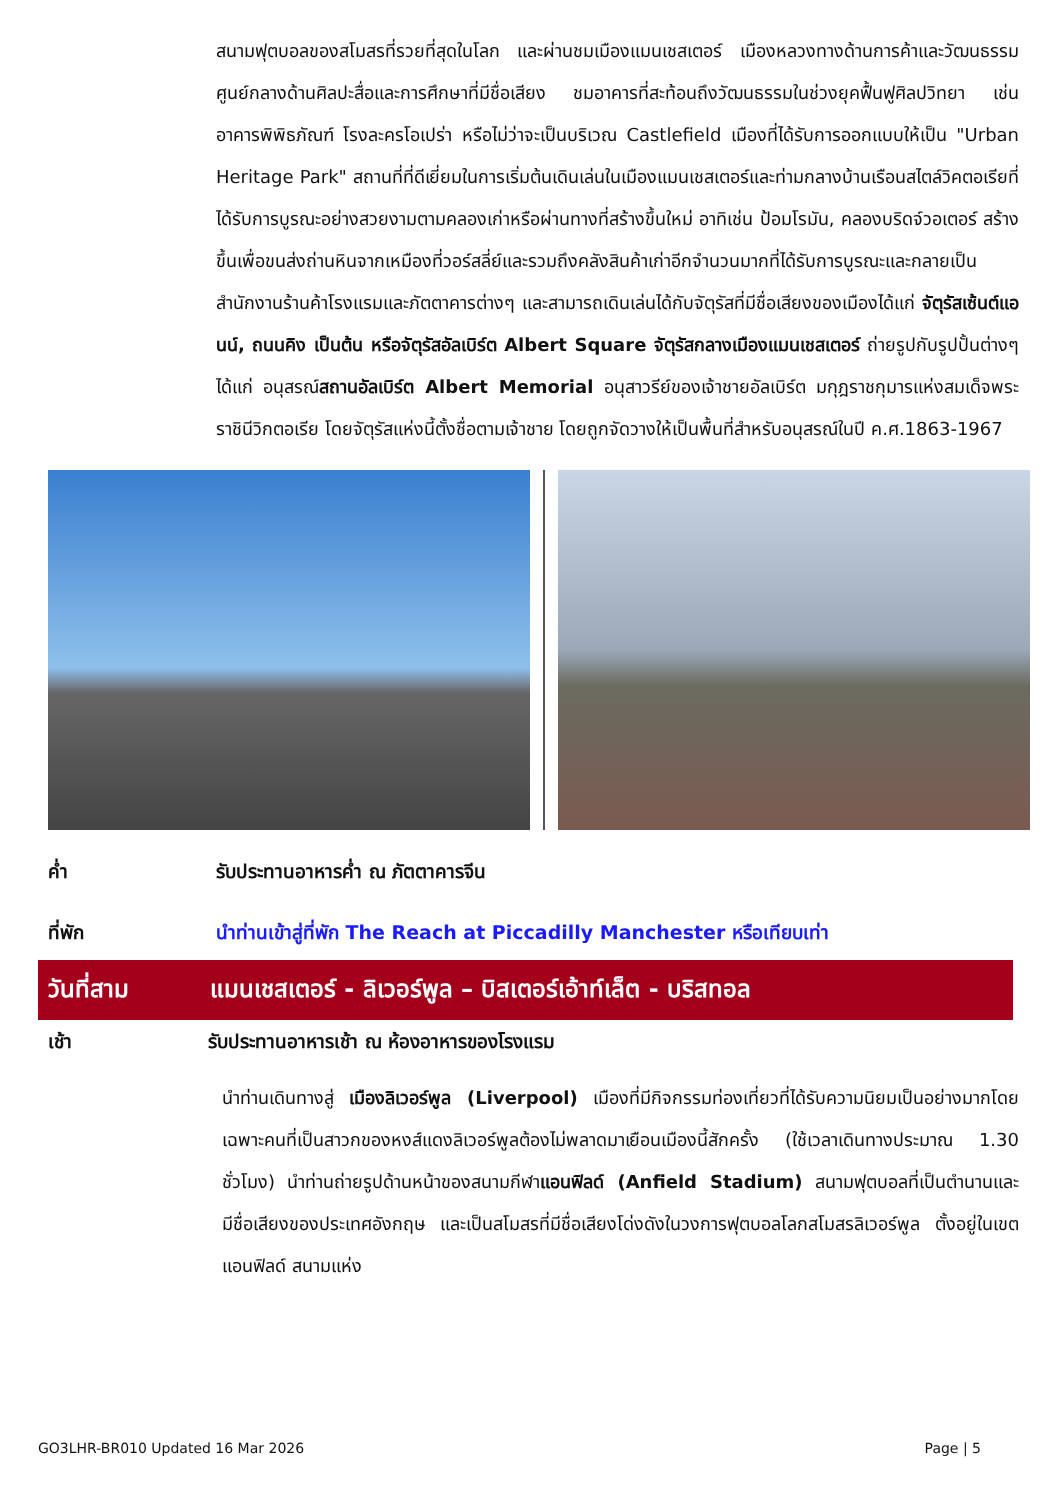สนามฟุตบอลของสโมสรที่รวยที่สุดในโลก และผ่านชมเมืองแมนเชสเตอร์ เมืองหลวงทางด้านการค้าและวัฒนธรรม ศูนย์กลางด้านศิลปะสื่อและการศึกษาที่มีชื่อเสียง ชมอาคารที่สะท้อนถึงวัฒนธรรมในช่วงยุคฟื้นฟูศิลปวิทยา เช่น อาคารพิพิธภัณฑ์ โรงละครโอเปร่า หรือไม่ว่าจะเป็นบริเวณ Castlefield เมืองที่ได้รับการออกแบบให้เป็น "Urban Heritage Park" สถานที่ที่ดีเยี่ยมในการเริ่มต้นเดินเล่นในเมืองแมนเชสเตอร์และท่ามกลางบ้านเรือนสไตล์วิคตอเรียที่ได้รับการบูรณะอย่างสวยงามตามคลองเก่าหรือผ่านทางที่สร้างขึ้นใหม่ อาทิเช่น ป้อมโรมัน, คลองบริดจ์วอเตอร์ สร้างขึ้นเพื่อขนส่งถ่านหินจากเหมืองที่วอร์สลี่ย์และรวมถึงคลังสินค้าเก่าอีกจำนวนมากที่ได้รับการบูรณะและกลายเป็นสำนักงานร้านค้าโรงแรมและภัตตาคารต่างๆ และสามารถเดินเล่นได้กับจัตุรัสที่มีชื่อเสียงของเมืองได้แก่ จัตุรัสเซ้นต์แอนน์, ถนนคิง เป็นต้น หรือจัตุรัสอัลเบิร์ต Albert Square จัตุรัสกลางเมืองแมนเชสเตอร์ ถ่ายรูปกับรูปปั้นต่างๆ ได้แก่ อนุสรณ์สถานอัลเบิร์ต Albert Memorial อนุสาวรีย์ของเจ้าชายอัลเบิร์ต มกุฎราชกุมารแห่งสมเด็จพระราชินีวิกตอเรีย โดยจัตุรัสแห่งนี้ตั้งชื่อตามเจ้าชาย โดยถูกจัดวางให้เป็นพื้นที่สำหรับอนุสรณ์ในปี ค.ศ.1863-1967
ค่ำ รับประทานอาหารค่ำ ณ ภัตตาคารจีน
ที่พัก นำท่านเข้าสู่ที่พัก The Reach at Piccadilly Manchester หรือเทียบเท่า
วันที่สาม
แมนเชสเตอร์ - ลิเวอร์พูล – บิสเตอร์เอ้าท์เล็ต - บริสทอล
เช้า รับประทานอาหารเช้า ณ ห้องอาหารของโรงแรม
นำท่านเดินทางสู่ เมืองลิเวอร์พูล (Liverpool) เมืองที่มีกิจกรรมท่องเที่ยวที่ได้รับความนิยมเป็นอย่างมากโดยเฉพาะคนที่เป็นสาวกของหงส์แดงลิเวอร์พูลต้องไม่พลาดมาเยือนเมืองนี้สักครั้ง (ใช้เวลาเดินทางประมาณ 1.30 ชั่วโมง) นำท่านถ่ายรูปด้านหน้าของสนามกีฬาแอนฟิลด์ (Anfield Stadium) สนามฟุตบอลที่เป็นตำนานและมีชื่อเสียงของประเทศอังกฤษ และเป็นสโมสรที่มีชื่อเสียงโด่งดังในวงการฟุตบอลโลกสโมสรลิเวอร์พูล ตั้งอยู่ในเขตแอนฟิลด์ สนามแห่ง
GO3LHR-BR010 Updated 16 Mar 2026 Page | 5